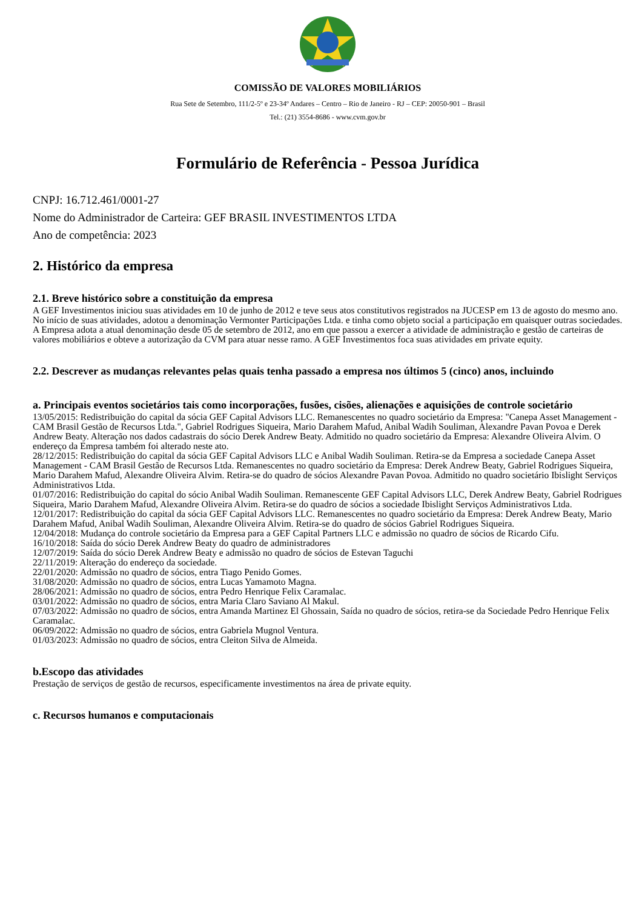COMISSÃO DE VALORES MOBILIÁRIOS
Rua Sete de Setembro, 111/2-5º e 23-34º Andares – Centro – Rio de Janeiro - RJ – CEP: 20050-901 – Brasil
Tel.: (21) 3554-8686 - www.cvm.gov.br
Formulário de Referência - Pessoa Jurídica
CNPJ: 16.712.461/0001-27
Nome do Administrador de Carteira: GEF BRASIL INVESTIMENTOS LTDA
Ano de competência: 2023
2. Histórico da empresa
2.1. Breve histórico sobre a constituição da empresa
A GEF Investimentos iniciou suas atividades em 10 de junho de 2012 e teve seus atos constitutivos registrados na JUCESP em 13 de agosto do mesmo ano. No início de suas atividades, adotou a denominação Vermonter Participações Ltda. e tinha como objeto social a participação em quaisquer outras sociedades.
A Empresa adota a atual denominação desde 05 de setembro de 2012, ano em que passou a exercer a atividade de administração e gestão de carteiras de valores mobiliários e obteve a autorização da CVM para atuar nesse ramo. A GEF Investimentos foca suas atividades em private equity.
2.2. Descrever as mudanças relevantes pelas quais tenha passado a empresa nos últimos 5 (cinco) anos, incluindo
a. Principais eventos societários tais como incorporações, fusões, cisões, alienações e aquisições de controle societário
13/05/2015: Redistribuição do capital da sócia GEF Capital Advisors LLC. Remanescentes no quadro societário da Empresa: "Canepa Asset Management - CAM Brasil Gestão de Recursos Ltda.", Gabriel Rodrigues Siqueira, Mario Darahem Mafud, Anibal Wadih Souliman, Alexandre Pavan Povoa e Derek Andrew Beaty. Alteração nos dados cadastrais do sócio Derek Andrew Beaty. Admitido no quadro societário da Empresa: Alexandre Oliveira Alvim. O endereço da Empresa também foi alterado neste ato.
28/12/2015: Redistribuição do capital da sócia GEF Capital Advisors LLC e Anibal Wadih Souliman. Retira-se da Empresa a sociedade Canepa Asset Management - CAM Brasil Gestão de Recursos Ltda. Remanescentes no quadro societário da Empresa: Derek Andrew Beaty, Gabriel Rodrigues Siqueira, Mario Darahem Mafud, Alexandre Oliveira Alvim. Retira-se do quadro de sócios Alexandre Pavan Povoa. Admitido no quadro societário Ibislight Serviços Administrativos Ltda.
01/07/2016: Redistribuição do capital do sócio Anibal Wadih Souliman. Remanescente GEF Capital Advisors LLC, Derek Andrew Beaty, Gabriel Rodrigues Siqueira, Mario Darahem Mafud, Alexandre Oliveira Alvim. Retira-se do quadro de sócios a sociedade Ibislight Serviços Administrativos Ltda.
12/01/2017: Redistribuição do capital da sócia GEF Capital Advisors LLC. Remanescentes no quadro societário da Empresa: Derek Andrew Beaty, Mario Darahem Mafud, Anibal Wadih Souliman, Alexandre Oliveira Alvim. Retira-se do quadro de sócios Gabriel Rodrigues Siqueira.
12/04/2018: Mudança do controle societário da Empresa para a GEF Capital Partners LLC e admissão no quadro de sócios de Ricardo Cifu.
16/10/2018: Saída do sócio Derek Andrew Beaty do quadro de administradores
12/07/2019: Saída do sócio Derek Andrew Beaty e admissão no quadro de sócios de Estevan Taguchi
22/11/2019: Alteração do endereço da sociedade.
22/01/2020: Admissão no quadro de sócios, entra Tiago Penido Gomes.
31/08/2020: Admissão no quadro de sócios, entra Lucas Yamamoto Magna.
28/06/2021: Admissão no quadro de sócios, entra Pedro Henrique Felix Caramalac.
03/01/2022: Admissão no quadro de sócios, entra Maria Claro Saviano Al Makul.
07/03/2022: Admissão no quadro de sócios, entra Amanda Martinez El Ghossain, Saída no quadro de sócios, retira-se da Sociedade Pedro Henrique Felix Caramalac.
06/09/2022: Admissão no quadro de sócios, entra Gabriela Mugnol Ventura.
01/03/2023: Admissão no quadro de sócios, entra Cleiton Silva de Almeida.
b.Escopo das atividades
Prestação de serviços de gestão de recursos, especificamente investimentos na área de private equity.
c. Recursos humanos e computacionais